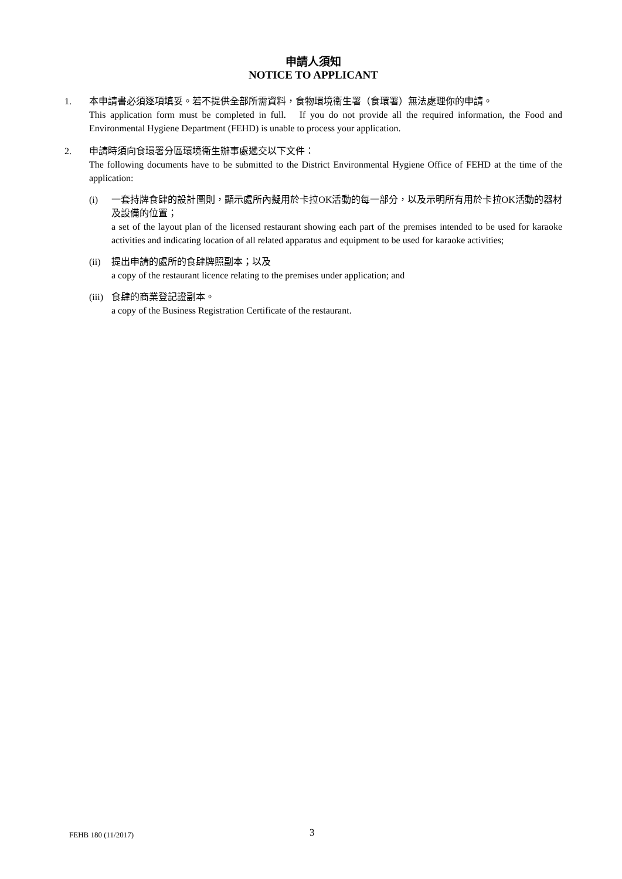申請人須知
NOTICE TO APPLICANT
1. 本申請書必須逐項填妥。若不提供全部所需資料，食物環境衞生署（食環署）無法處理你的申請。
This application form must be completed in full. If you do not provide all the required information, the Food and Environmental Hygiene Department (FEHD) is unable to process your application.
2. 申請時須向食環署分區環境衞生辦事處遞交以下文件：
The following documents have to be submitted to the District Environmental Hygiene Office of FEHD at the time of the application:
(i) 一套持牌食肆的設計圖則，顯示處所內擬用於卡拉OK活動的每一部分，以及示明所有用於卡拉OK活動的器材及設備的位置；
a set of the layout plan of the licensed restaurant showing each part of the premises intended to be used for karaoke activities and indicating location of all related apparatus and equipment to be used for karaoke activities;
(ii)
提出申請的處所的食肆牌照副本；以及
a copy of the restaurant licence relating to the premises under application; and
(iii)
食肆的商業登記證副本。
a copy of the Business Registration Certificate of the restaurant.
FEHB 180 (11/2017) 3